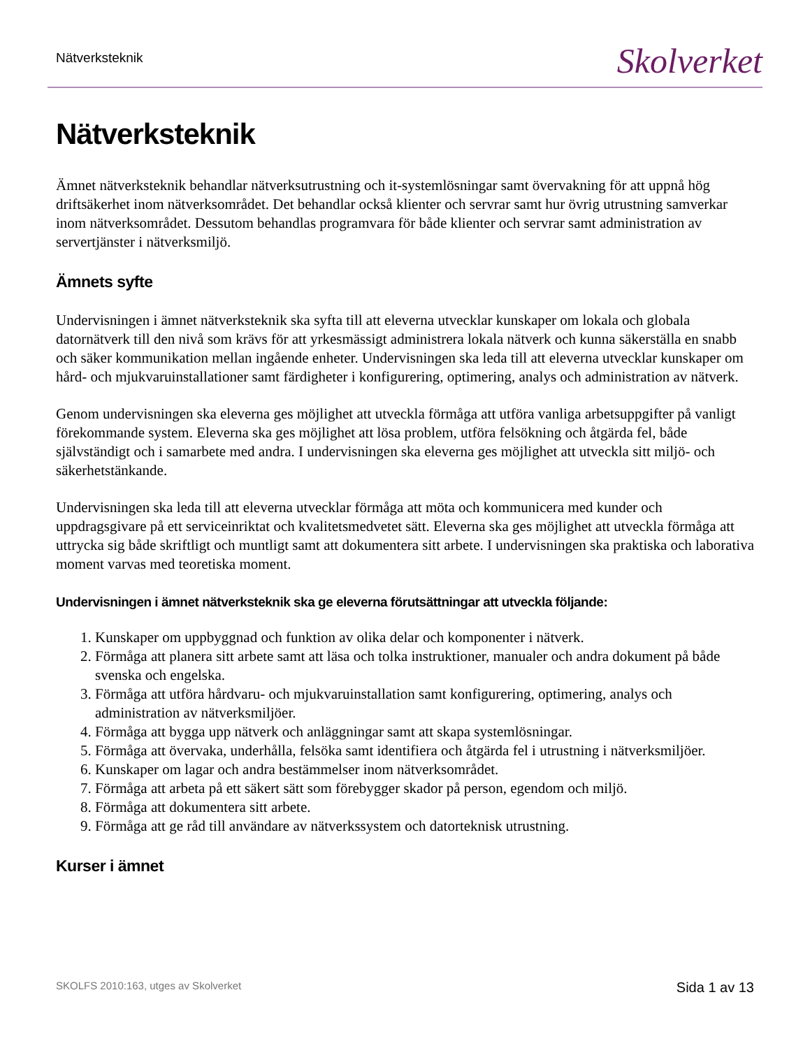Nätverksteknik Skolverket
Nätverksteknik
Ämnet nätverksteknik behandlar nätverksutrustning och it-systemlösningar samt övervakning för att uppnå hög driftsäkerhet inom nätverksområdet. Det behandlar också klienter och servrar samt hur övrig utrustning samverkar inom nätverksområdet. Dessutom behandlas programvara för både klienter och servrar samt administration av servertjänster i nätverksmiljö.
Ämnets syfte
Undervisningen i ämnet nätverksteknik ska syfta till att eleverna utvecklar kunskaper om lokala och globala datornätverk till den nivå som krävs för att yrkesmässigt administrera lokala nätverk och kunna säkerställa en snabb och säker kommunikation mellan ingående enheter. Undervisningen ska leda till att eleverna utvecklar kunskaper om hård- och mjukvaruinstallationer samt färdigheter i konfigurering, optimering, analys och administration av nätverk.
Genom undervisningen ska eleverna ges möjlighet att utveckla förmåga att utföra vanliga arbetsuppgifter på vanligt förekommande system. Eleverna ska ges möjlighet att lösa problem, utföra felsökning och åtgärda fel, både självständigt och i samarbete med andra. I undervisningen ska eleverna ges möjlighet att utveckla sitt miljö- och säkerhetstänkande.
Undervisningen ska leda till att eleverna utvecklar förmåga att möta och kommunicera med kunder och uppdragsgivare på ett serviceinriktat och kvalitetsmedvetet sätt. Eleverna ska ges möjlighet att utveckla förmåga att uttrycka sig både skriftligt och muntligt samt att dokumentera sitt arbete. I undervisningen ska praktiska och laborativa moment varvas med teoretiska moment.
Undervisningen i ämnet nätverksteknik ska ge eleverna förutsättningar att utveckla följande:
1. Kunskaper om uppbyggnad och funktion av olika delar och komponenter i nätverk.
2. Förmåga att planera sitt arbete samt att läsa och tolka instruktioner, manualer och andra dokument på både svenska och engelska.
3. Förmåga att utföra hårdvaru- och mjukvaruinstallation samt konfigurering, optimering, analys och administration av nätverksmiljöer.
4. Förmåga att bygga upp nätverk och anläggningar samt att skapa systemlösningar.
5. Förmåga att övervaka, underhålla, felsöka samt identifiera och åtgärda fel i utrustning i nätverksmiljöer.
6. Kunskaper om lagar och andra bestämmelser inom nätverksområdet.
7. Förmåga att arbeta på ett säkert sätt som förebygger skador på person, egendom och miljö.
8. Förmåga att dokumentera sitt arbete.
9. Förmåga att ge råd till användare av nätverkssystem och datorteknisk utrustning.
Kurser i ämnet
SKOLFS 2010:163, utges av Skolverket Sida 1 av 13